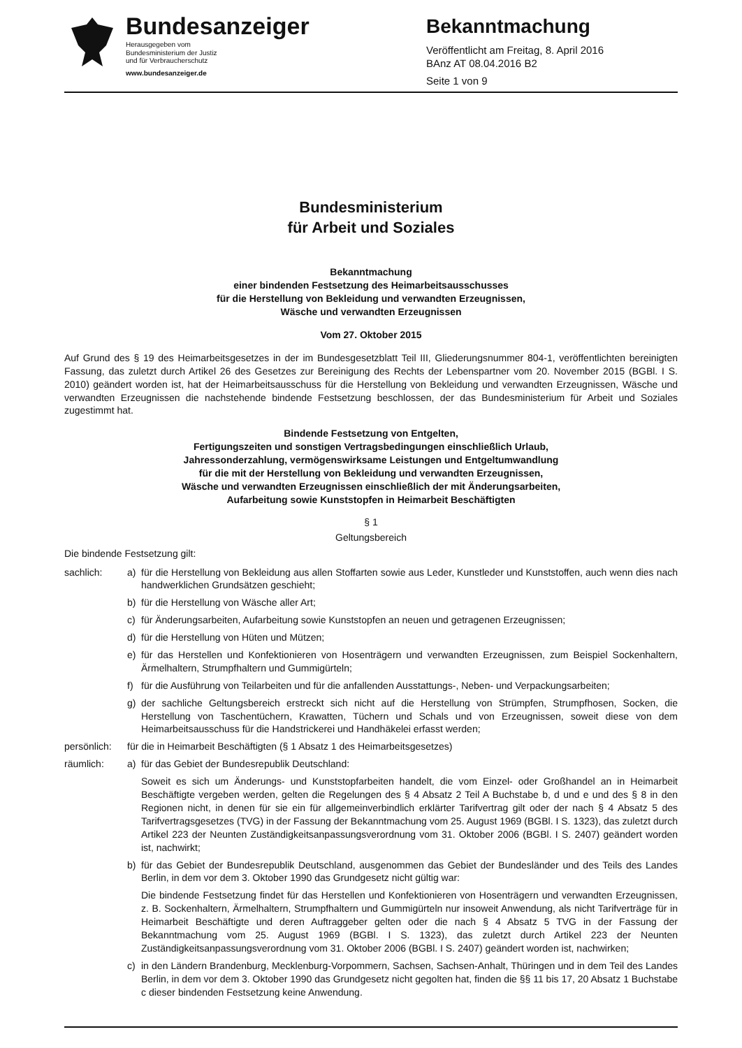Bundesanzeiger
Herausgegeben vom
Bundesministerium der Justiz
und für Verbraucherschutz
www.bundesanzeiger.de
Bekanntmachung
Veröffentlicht am Freitag, 8. April 2016
BAnz AT 08.04.2016 B2
Seite 1 von 9
Bundesministerium
für Arbeit und Soziales
Bekanntmachung
einer bindenden Festsetzung des Heimarbeitsausschusses
für die Herstellung von Bekleidung und verwandten Erzeugnissen,
Wäsche und verwandten Erzeugnissen
Vom 27. Oktober 2015
Auf Grund des § 19 des Heimarbeitsgesetzes in der im Bundesgesetzblatt Teil III, Gliederungsnummer 804-1, veröffentlichten bereinigten Fassung, das zuletzt durch Artikel 26 des Gesetzes zur Bereinigung des Rechts der Lebenspartner vom 20. November 2015 (BGBl. I S. 2010) geändert worden ist, hat der Heimarbeitsausschuss für die Herstellung von Bekleidung und verwandten Erzeugnissen, Wäsche und verwandten Erzeugnissen die nachstehende bindende Festsetzung beschlossen, der das Bundesministerium für Arbeit und Soziales zugestimmt hat.
Bindende Festsetzung von Entgelten,
Fertigungszeiten und sonstigen Vertragsbedingungen einschließlich Urlaub,
Jahressonderzahlung, vermögenswirksame Leistungen und Entgeltumwandlung
für die mit der Herstellung von Bekleidung und verwandten Erzeugnissen,
Wäsche und verwandten Erzeugnissen einschließlich der mit Änderungsarbeiten,
Aufarbeitung sowie Kunststopfen in Heimarbeit Beschäftigten
§ 1
Geltungsbereich
Die bindende Festsetzung gilt:
sachlich: a) für die Herstellung von Bekleidung aus allen Stoffarten sowie aus Leder, Kunstleder und Kunststoffen, auch wenn dies nach handwerklichen Grundsätzen geschieht;
b) für die Herstellung von Wäsche aller Art;
c) für Änderungsarbeiten, Aufarbeitung sowie Kunststopfen an neuen und getragenen Erzeugnissen;
d) für die Herstellung von Hüten und Mützen;
e) für das Herstellen und Konfektionieren von Hosenträgern und verwandten Erzeugnissen, zum Beispiel Sockenhaltern, Ärmelhaltern, Strumpfhaltern und Gummigürteln;
f) für die Ausführung von Teilarbeiten und für die anfallenden Ausstattungs-, Neben- und Verpackungsarbeiten;
g) der sachliche Geltungsbereich erstreckt sich nicht auf die Herstellung von Strümpfen, Strumpfhosen, Socken, die Herstellung von Taschentüchern, Krawatten, Tüchern und Schals und von Erzeugnissen, soweit diese von dem Heimarbeitsausschuss für die Handstrickerei und Handhäkelei erfasst werden;
persönlich: für die in Heimarbeit Beschäftigten (§ 1 Absatz 1 des Heimarbeitsgesetzes)
räumlich: a) für das Gebiet der Bundesrepublik Deutschland:
Soweit es sich um Änderungs- und Kunststopfarbeiten handelt, die vom Einzel- oder Großhandel an in Heimarbeit Beschäftigte vergeben werden, gelten die Regelungen des § 4 Absatz 2 Teil A Buchstabe b, d und e und des § 8 in den Regionen nicht, in denen für sie ein für allgemeinverbindlich erklärter Tarifvertrag gilt oder der nach § 4 Absatz 5 des Tarifvertragsgesetzes (TVG) in der Fassung der Bekanntmachung vom 25. August 1969 (BGBl. I S. 1323), das zuletzt durch Artikel 223 der Neunten Zuständigkeitsanpassungsverordnung vom 31. Oktober 2006 (BGBl. I S. 2407) geändert worden ist, nachwirkt;
b) für das Gebiet der Bundesrepublik Deutschland, ausgenommen das Gebiet der Bundesländer und des Teils des Landes Berlin, in dem vor dem 3. Oktober 1990 das Grundgesetz nicht gültig war:
Die bindende Festsetzung findet für das Herstellen und Konfektionieren von Hosenträgern und verwandten Erzeugnissen, z. B. Sockenhaltern, Ärmelhaltern, Strumpfhaltern und Gummigürteln nur insoweit Anwendung, als nicht Tarifverträge für in Heimarbeit Beschäftigte und deren Auftraggeber gelten oder die nach § 4 Absatz 5 TVG in der Fassung der Bekanntmachung vom 25. August 1969 (BGBl. I S. 1323), das zuletzt durch Artikel 223 der Neunten Zuständigkeitsanpassungsverordnung vom 31. Oktober 2006 (BGBl. I S. 2407) geändert worden ist, nachwirken;
c) in den Ländern Brandenburg, Mecklenburg-Vorpommern, Sachsen, Sachsen-Anhalt, Thüringen und in dem Teil des Landes Berlin, in dem vor dem 3. Oktober 1990 das Grundgesetz nicht gegolten hat, finden die §§ 11 bis 17, 20 Absatz 1 Buchstabe c dieser bindenden Festsetzung keine Anwendung.